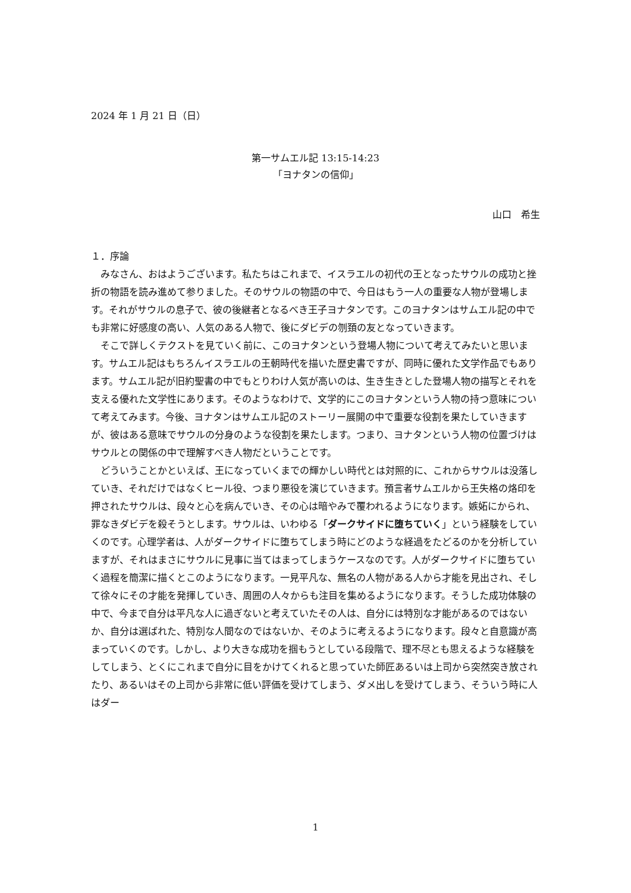2024 年 1 月 21 日（日）
第一サムエル記 13:15-14:23
「ヨナタンの信仰」
山口　希生
１．序論
みなさん、おはようございます。私たちはこれまで、イスラエルの初代の王となったサウルの成功と挫折の物語を読み進めて参りました。そのサウルの物語の中で、今日はもう一人の重要な人物が登場します。それがサウルの息子で、彼の後継者となるべき王子ヨナタンです。このヨナタンはサムエル記の中でも非常に好感度の高い、人気のある人物で、後にダビデの刎頚の友となっていきます。
そこで詳しくテクストを見ていく前に、このヨナタンという登場人物について考えてみたいと思います。サムエル記はもちろんイスラエルの王朝時代を描いた歴史書ですが、同時に優れた文学作品でもあります。サムエル記が旧約聖書の中でもとりわけ人気が高いのは、生き生きとした登場人物の描写とそれを支える優れた文学性にあります。そのようなわけで、文学的にこのヨナタンという人物の持つ意味について考えてみます。今後、ヨナタンはサムエル記のストーリー展開の中で重要な役割を果たしていきますが、彼はある意味でサウルの分身のような役割を果たします。つまり、ヨナタンという人物の位置づけはサウルとの関係の中で理解すべき人物だということです。
どういうことかといえば、王になっていくまでの輝かしい時代とは対照的に、これからサウルは没落していき、それだけではなくヒール役、つまり悪役を演じていきます。預言者サムエルから王失格の烙印を押されたサウルは、段々と心を病んでいき、その心は暗やみで覆われるようになります。嫉妬にかられ、罪なきダビデを殺そうとします。サウルは、いわゆる「ダークサイドに堕ちていく」という経験をしていくのです。心理学者は、人がダークサイドに堕ちてしまう時にどのような経過をたどるのかを分析していますが、それはまさにサウルに見事に当てはまってしまうケースなのです。人がダークサイドに堕ちていく過程を簡潔に描くとこのようになります。一見平凡な、無名の人物がある人から才能を見出され、そして徐々にその才能を発揮していき、周囲の人々からも注目を集めるようになります。そうした成功体験の中で、今まで自分は平凡な人に過ぎないと考えていたその人は、自分には特別な才能があるのではないか、自分は選ばれた、特別な人間なのではないか、そのように考えるようになります。段々と自意識が高まっていくのです。しかし、より大きな成功を掴もうとしている段階で、理不尽とも思えるような経験をしてしまう、とくにこれまで自分に目をかけてくれると思っていた師匠あるいは上司から突然突き放されたり、あるいはその上司から非常に低い評価を受けてしまう、ダメ出しを受けてしまう、そういう時に人はダー
1